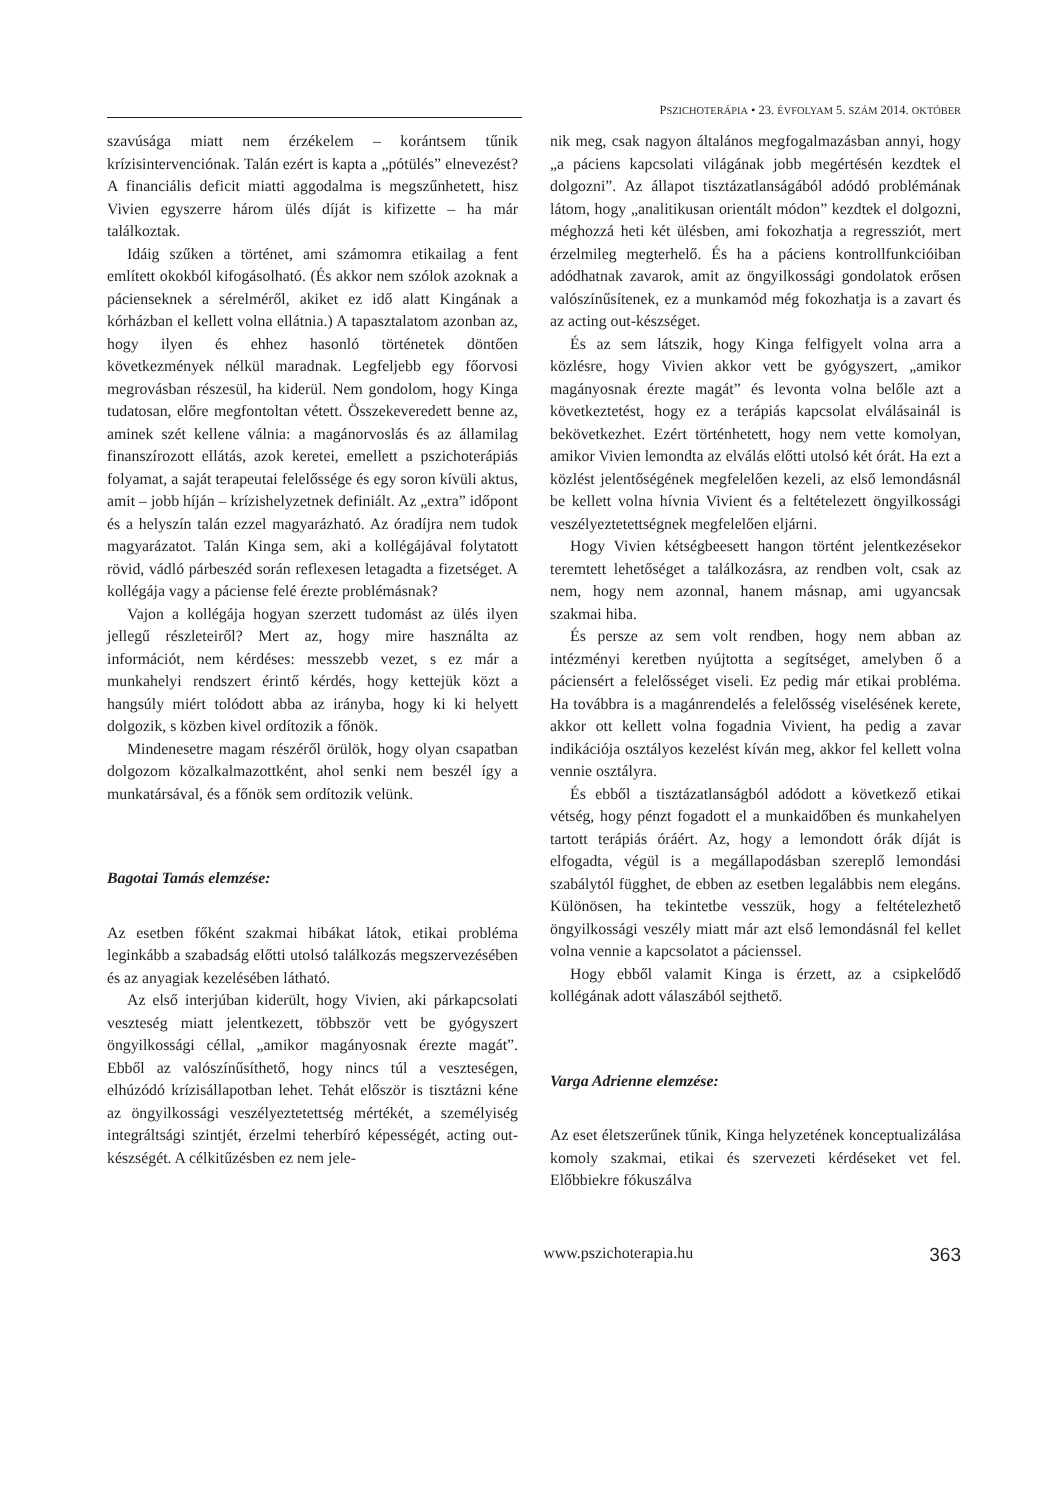PSZICHOTERÁPIA • 23. ÉVFOLYAM 5. SZÁM 2014. OKTÓBER
szavúsága miatt nem érzékelem – korántsem tűnik krízisintervenciónak. Talán ezért is kapta a „pótülés” elnevezést? A financiális deficit miatti aggodalma is megszűnhetett, hisz Vivien egyszerre három ülés díját is kifizette – ha már találkoztak.
Idáig szűken a történet, ami számomra etikailag a fent említett okokból kifogásolható. (És akkor nem szólok azoknak a pácienseknek a sérelméről, akiket ez idő alatt Kingának a kórházban el kellett volna ellátnia.) A tapasztalatom azonban az, hogy ilyen és ehhez hasonló történetek döntően következmények nélkül maradnak. Legfeljebb egy főorvosi megrovásban részesül, ha kiderül. Nem gondolom, hogy Kinga tudatosan, előre megfontoltan vétett. Összekeveredett benne az, aminek szét kellene válnia: a magánorvoslás és az államilag finanszírozott ellátás, azok keretei, emellett a pszichoterápiás folyamat, a saját terapeutai felelőssége és egy soron kívüli aktus, amit – jobb híján – krízishelyzetnek definiált. Az „extra” időpont és a helyszín talán ezzel magyarázható. Az óradíjra nem tudok magyarázatot. Talán Kinga sem, aki a kollégájával folytatott rövid, vádló párbeszéd során reflexesen letagadta a fizetséget. A kollégája vagy a páciense felé érezte problémásnak?
Vajon a kollégája hogyan szerzett tudomást az ülés ilyen jellegű részleteiről? Mert az, hogy mire használta az információt, nem kérdéses: messzebb vezet, s ez már a munkahelyi rendszert érintő kérdés, hogy kettejük közt a hangsúly miért tolódott abba az irányba, hogy ki ki helyett dolgozik, s közben kivel ordítozik a főnök.
Mindenesetre magam részéről örülök, hogy olyan csapatban dolgozom közalkalmazottként, ahol senki nem beszél így a munkatársával, és a főnök sem ordítozik velünk.
Bagotai Tamás elemzése:
Az esetben főként szakmai hibákat látok, etikai probléma leginkább a szabadság előtti utolsó találkozás megszervezésében és az anyagiak kezelésében látható.
Az első interjúban kiderült, hogy Vivien, aki párkapcsolati veszteség miatt jelentkezett, többször vett be gyógyszert öngyilkossági céllal, „amikor magányosnak érezte magát”. Ebből az valószínűsíthető, hogy nincs túl a veszteségen, elhúzódó krízisállapotban lehet. Tehát először is tisztázni kéne az öngyilkossági veszélyeztetettség mértékét, a személyiség integráltsági szintjét, érzelmi teherbíró képességét, acting out-készségét. A célkitűzésben ez nem jele-
nik meg, csak nagyon általános megfogalmazásban annyi, hogy „a páciens kapcsolati világának jobb megértésén kezdtek el dolgozni”. Az állapot tisztázatlanságából adódó problémának látom, hogy „analitikusan orientált módon” kezdtek el dolgozni, méghozzá heti két ülésben, ami fokozhatja a regressziót, mert érzelmileg megterhelő. És ha a páciens kontrollfunkcióiban adódhatnak zavarok, amit az öngyilkossági gondolatok erősen valószínűsítenek, ez a munkamód még fokozhatja is a zavart és az acting out-készséget.
És az sem látszik, hogy Kinga felfigyelt volna arra a közlésre, hogy Vivien akkor vett be gyógyszert, „amikor magányosnak érezte magát” és levonta volna belőle azt a következtetést, hogy ez a terápiás kapcsolat elválásainál is bekövetkezhet. Ezért történhetett, hogy nem vette komolyan, amikor Vivien lemondta az elválás előtti utolsó két órát. Ha ezt a közlést jelentőségének megfelelően kezeli, az első lemondásnál be kellett volna hívnia Vivient és a feltételezett öngyilkossági veszélyeztetettségnek megfelelően eljárni.
Hogy Vivien kétségbeesett hangon történt jelentkezésekor teremtett lehetőséget a találkozásra, az rendben volt, csak az nem, hogy nem azonnal, hanem másnap, ami ugyancsak szakmai hiba.
És persze az sem volt rendben, hogy nem abban az intézményi keretben nyújtotta a segítséget, amelyben ő a páciensért a felelősséget viseli. Ez pedig már etikai probléma. Ha továbbra is a magánrendelés a felelősség viselésének kerete, akkor ott kellett volna fogadnia Vivient, ha pedig a zavar indikációja osztályos kezelést kíván meg, akkor fel kellett volna vennie osztályra.
És ebből a tisztázatlanságból adódott a következő etikai vétség, hogy pénzt fogadott el a munkaidőben és munkahelyen tartott terápiás óráért. Az, hogy a lemondott órák díját is elfogadta, végül is a megállapodásban szereplő lemondási szabálytól függhet, de ebben az esetben legalábbis nem elegáns. Különösen, ha tekintetbe vesszük, hogy a feltételezhető öngyilkossági veszély miatt már azt első lemondásnál fel kellet volna vennie a kapcsolatot a pácienssel.
Hogy ebből valamit Kinga is érzett, az a csipkelődő kollégának adott válaszából sejthető.
Varga Adrienne elemzése:
Az eset életszerűnek tűnik, Kinga helyzetének konceptualizálása komoly szakmai, etikai és szervezeti kérdéseket vet fel. Előbbiekre fókuszálva
www.pszichoterapia.hu 363